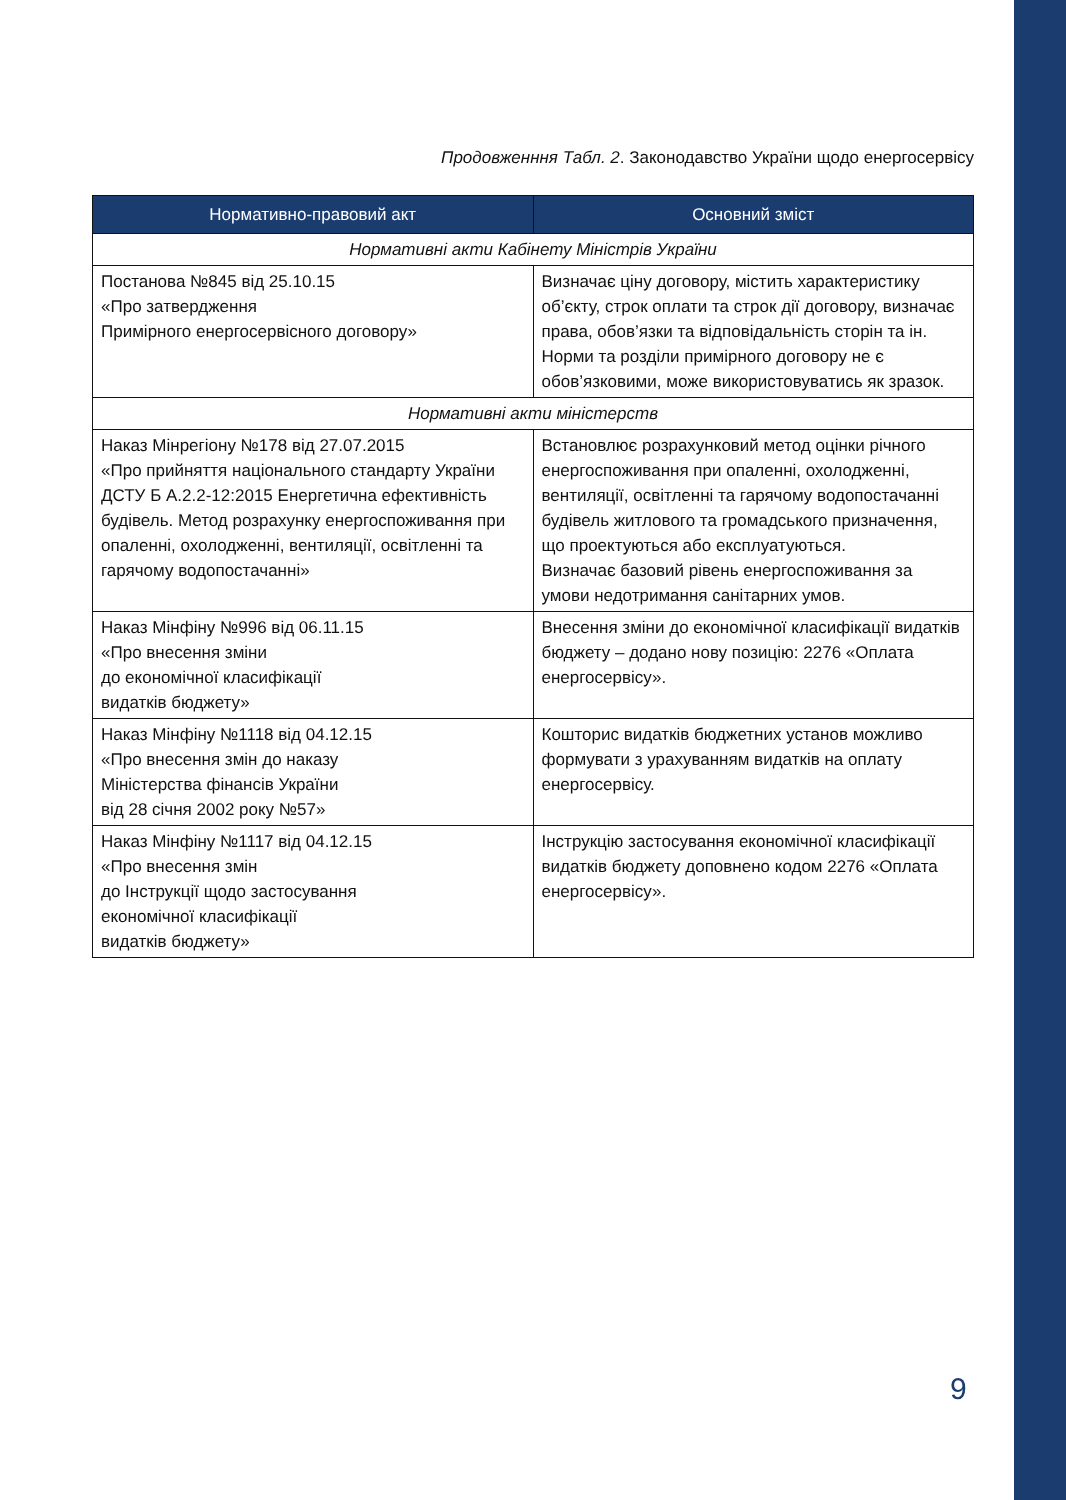Продовженння Табл. 2. Законодавство України щодо енергосервісу
| Нормативно-правовий акт | Основний зміст |
| --- | --- |
| Нормативні акти Кабінету Міністрів України | |
| Постанова №845 від 25.10.15 «Про затвердження Примірного енергосервісного договору» | Визначає ціну договору, містить характеристику об’єкту, строк оплати та строк дії договору, визначає права, обов’язки та відповідальність сторін та ін. Норми та розділи примірного договору не є обов’язковими, може використовуватись як зразок. |
| Нормативні акти міністерств | |
| Наказ Мінрегіону №178 від 27.07.2015 «Про прийняття національного стандарту України ДСТУ Б А.2.2-12:2015 Енергетична ефективність будівель. Метод розрахунку енергоспоживання при опаленні, охолодженні, вентиляції, освітленні та гарячому водопостачанні» | Встановлює розрахунковий метод оцінки річного енергоспоживання при опаленні, охолодженні, вентиляції, освітленні та гарячому водопостачанні будівель житлового та громадського призначення, що проектуються або експлуатуються. Визначає базовий рівень енергоспоживання за умови недотримання санітарних умов. |
| Наказ Мінфіну №996 від 06.11.15 «Про внесення зміни до економічної класифікації видатків бюджету» | Внесення зміни до економічної класифікації видатків бюджету – додано нову позицію: 2276 «Оплата енергосервісу». |
| Наказ Мінфіну №1118 від 04.12.15 «Про внесення змін до наказу Міністерства фінансів України від 28 січня 2002 року №57» | Кошторис видатків бюджетних установ можливо формувати з урахуванням видатків на оплату енергосервісу. |
| Наказ Мінфіну №1117 від 04.12.15 «Про внесення змін до Інструкції щодо застосування економічної класифікації видатків бюджету» | Інструкцію застосування економічної класифікації видатків бюджету доповнено кодом 2276 «Оплата енергосервісу». |
9